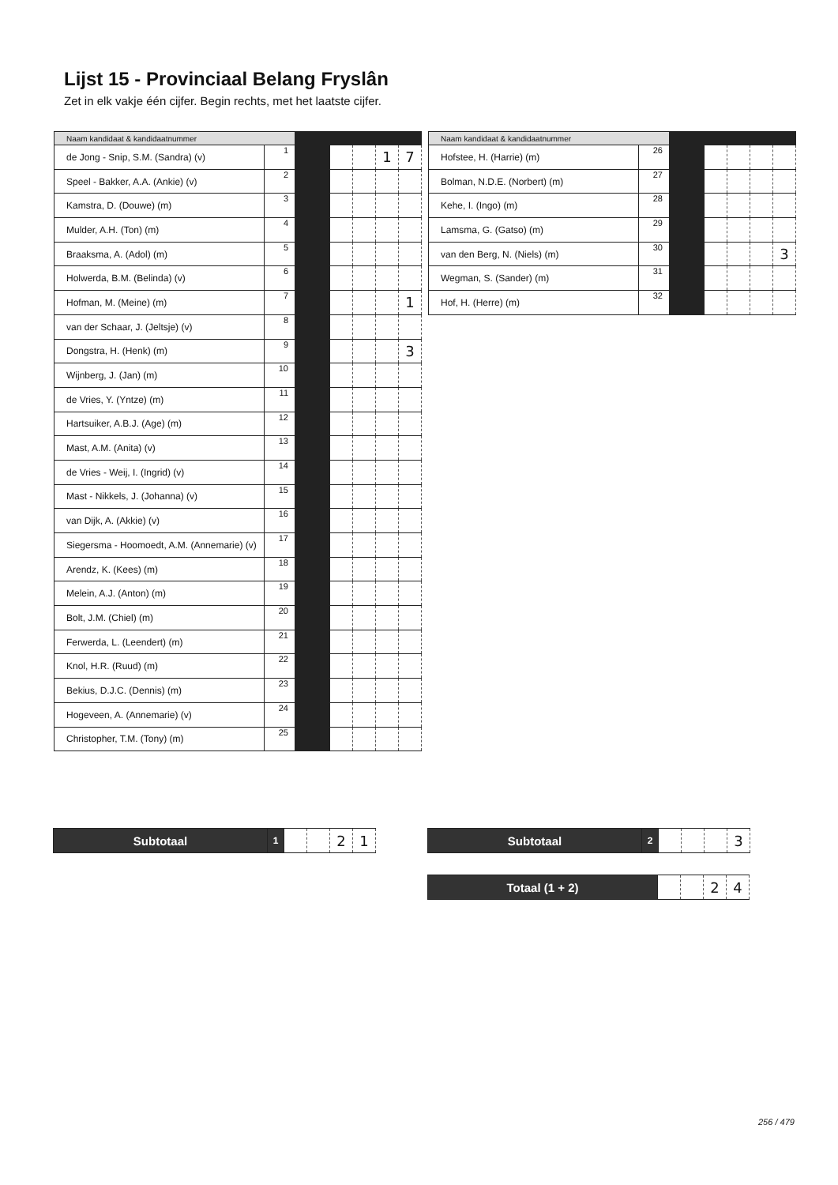Lijst 15 - Provinciaal Belang Fryslân
Zet in elk vakje één cijfer. Begin rechts, met het laatste cijfer.
| Naam kandidaat & kandidaatnummer | | | | | | |
| --- | --- | --- | --- | --- | --- | --- |
| de Jong - Snip, S.M. (Sandra) (v) | 1 | | | | 1 | 7 |
| Speel - Bakker, A.A. (Ankie) (v) | 2 | | | | | |
| Kamstra, D. (Douwe) (m) | 3 | | | | | |
| Mulder, A.H. (Ton) (m) | 4 | | | | | |
| Braaksma, A. (Adol) (m) | 5 | | | | | |
| Holwerda, B.M. (Belinda) (v) | 6 | | | | | |
| Hofman, M. (Meine) (m) | 7 | | | | | 1 |
| van der Schaar, J. (Jeltsje) (v) | 8 | | | | | |
| Dongstra, H. (Henk) (m) | 9 | | | | | 3 |
| Wijnberg, J. (Jan) (m) | 10 | | | | | |
| de Vries, Y. (Yntze) (m) | 11 | | | | | |
| Hartsuiker, A.B.J. (Age) (m) | 12 | | | | | |
| Mast, A.M. (Anita) (v) | 13 | | | | | |
| de Vries - Weij, I. (Ingrid) (v) | 14 | | | | | |
| Mast - Nikkels, J. (Johanna) (v) | 15 | | | | | |
| van Dijk, A. (Akkie) (v) | 16 | | | | | |
| Siegersma - Hoomoedt, A.M. (Annemarie) (v) | 17 | | | | | |
| Arendz, K. (Kees) (m) | 18 | | | | | |
| Melein, A.J. (Anton) (m) | 19 | | | | | |
| Bolt, J.M. (Chiel) (m) | 20 | | | | | |
| Ferwerda, L. (Leendert) (m) | 21 | | | | | |
| Knol, H.R. (Ruud) (m) | 22 | | | | | |
| Bekius, D.J.C. (Dennis) (m) | 23 | | | | | |
| Hogeveen, A. (Annemarie) (v) | 24 | | | | | |
| Christopher, T.M. (Tony) (m) | 25 | | | | | |
| Naam kandidaat & kandidaatnummer | | | | | | |
| --- | --- | --- | --- | --- | --- | --- |
| Hofstee, H. (Harrie) (m) | 26 | | | | | |
| Bolman, N.D.E. (Norbert) (m) | 27 | | | | | |
| Kehe, I. (Ingo) (m) | 28 | | | | | |
| Lamsma, G. (Gatso) (m) | 29 | | | | | |
| van den Berg, N. (Niels) (m) | 30 | | | | | 3 |
| Wegman, S. (Sander) (m) | 31 | | | | | |
| Hof, H. (Herre) (m) | 32 | | | | | |
| Subtotaal | 1 | | | 2 | 1 |
| Subtotaal | 2 | | | | 3 |
| Totaal (1 + 2) | | | 2 | 4 |
256 / 479